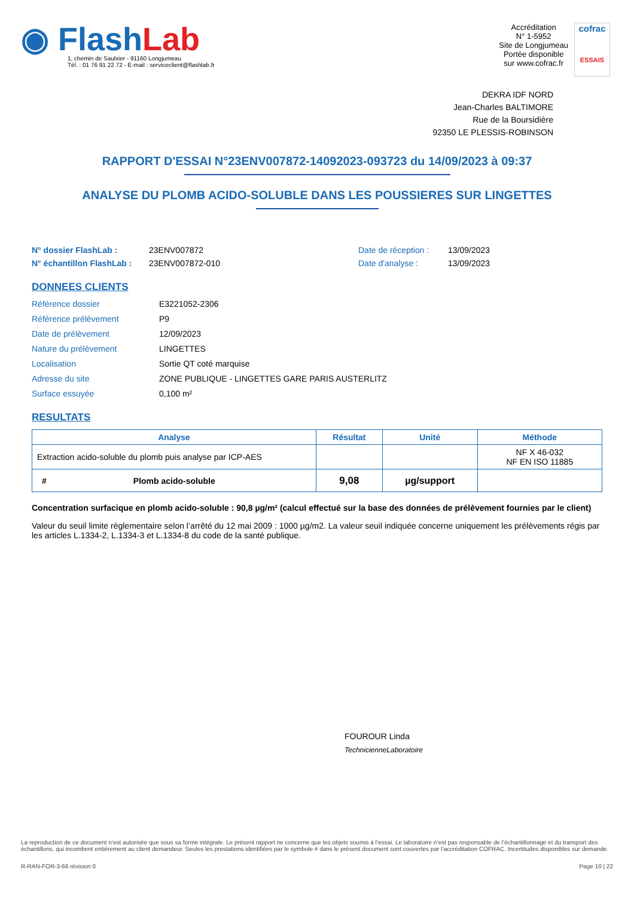◉ FlashLab
1, chemin de Saulxier - 91160 Longjumeau
Tél. : 01 76 91 22 72 - E-mail : serviceclient@flashlab.fr
Accréditation
N° 1-5952
Site de Longjumeau
Portée disponible
sur www.cofrac.fr
cofrac
ESSAIS
DEKRA IDF NORD
Jean-Charles BALTIMORE
Rue de la Boursidière
92350 LE PLESSIS-ROBINSON
RAPPORT D'ESSAI N°23ENV007872-14092023-093723 du 14/09/2023 à 09:37
ANALYSE DU PLOMB ACIDO-SOLUBLE DANS LES POUSSIERES SUR LINGETTES
N° dossier FlashLab : 23ENV007872 Date de réception : 13/09/2023 N° échantillon FlashLab : 23ENV007872-010 Date d'analyse : 13/09/2023
DONNEES CLIENTS
Référence dossier E3221052-2306 Référence prélèvement P9 Date de prélèvement 12/09/2023 Nature du prélèvement LINGETTES Localisation Sortie QT coté marquise Adresse du site ZONE PUBLIQUE - LINGETTES GARE PARIS AUSTERLITZ Surface essuyée 0,100 m²
RESULTATS
| Analyse | Résultat | Unité | Méthode |
| --- | --- | --- | --- |
| Extraction acido-soluble du plomb puis analyse par ICP-AES | | | NF X 46-032 NF EN ISO 11885 |
| # Plomb acido-soluble | 9,08 | µg/support | |
Concentration surfacique en plomb acido-soluble : 90,8 µg/m² (calcul effectué sur la base des données de prélèvement fournies par le client)
Valeur du seuil limite règlementaire selon l’arrêté du 12 mai 2009 : 1000 µg/m2. La valeur seuil indiquée concerne uniquement les prélèvements régis par les articles L.1334-2, L.1334-3 et L.1334-8 du code de la santé publique.
FOUROUR Linda
TechnicienneLaboratoire
La reproduction de ce document n’est autorisée que sous sa forme intégrale. Le présent rapport ne concerne que les objets soumis à l’essai. Le laboratoire n’est pas responsable de l’échantillonnage et du transport des échantillons, qui incombent entièrement au client demandeur. Seules les prestations identifiées par le symbole # dans le présent document sont couvertes par l’accréditation COFRAC. Incertitudes disponibles sur demande.
R-RAN-FOR-3-66 révision 0 Page 10 | 22